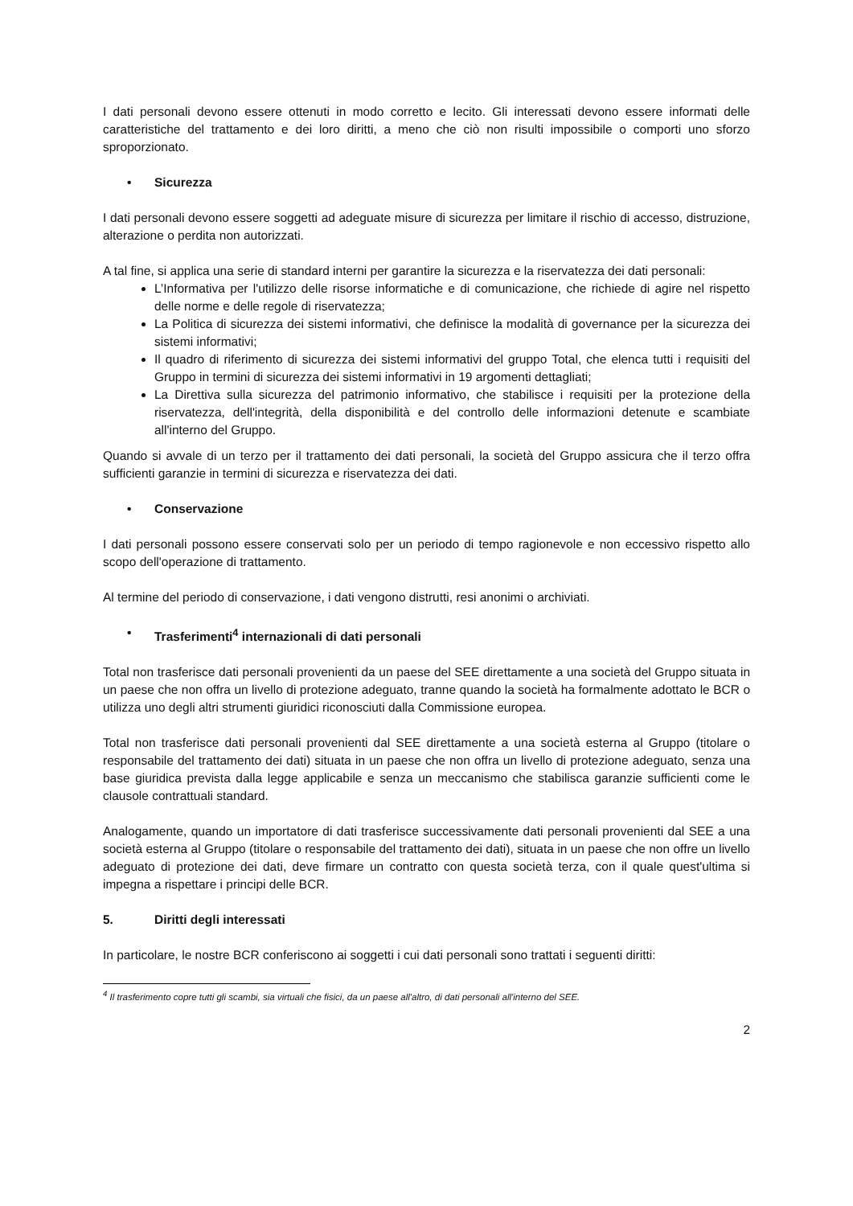I dati personali devono essere ottenuti in modo corretto e lecito. Gli interessati devono essere informati delle caratteristiche del trattamento e dei loro diritti, a meno che ciò non risulti impossibile o comporti uno sforzo sproporzionato.
• Sicurezza
I dati personali devono essere soggetti ad adeguate misure di sicurezza per limitare il rischio di accesso, distruzione, alterazione o perdita non autorizzati.
A tal fine, si applica una serie di standard interni per garantire la sicurezza e la riservatezza dei dati personali:
L’Informativa per l'utilizzo delle risorse informatiche e di comunicazione, che richiede di agire nel rispetto delle norme e delle regole di riservatezza;
La Politica di sicurezza dei sistemi informativi, che definisce la modalità di governance per la sicurezza dei sistemi informativi;
Il quadro di riferimento di sicurezza dei sistemi informativi del gruppo Total, che elenca tutti i requisiti del Gruppo in termini di sicurezza dei sistemi informativi in 19 argomenti dettagliati;
La Direttiva sulla sicurezza del patrimonio informativo, che stabilisce i requisiti per la protezione della riservatezza, dell'integrità, della disponibilità e del controllo delle informazioni detenute e scambiate all'interno del Gruppo.
Quando si avvale di un terzo per il trattamento dei dati personali, la società del Gruppo assicura che il terzo offra sufficienti garanzie in termini di sicurezza e riservatezza dei dati.
• Conservazione
I dati personali possono essere conservati solo per un periodo di tempo ragionevole e non eccessivo rispetto allo scopo dell'operazione di trattamento.
Al termine del periodo di conservazione, i dati vengono distrutti, resi anonimi o archiviati.
• Trasferimenti<sup>4</sup> internazionali di dati personali
Total non trasferisce dati personali provenienti da un paese del SEE direttamente a una società del Gruppo situata in un paese che non offra un livello di protezione adeguato, tranne quando la società ha formalmente adottato le BCR o utilizza uno degli altri strumenti giuridici riconosciuti dalla Commissione europea.
Total non trasferisce dati personali provenienti dal SEE direttamente a una società esterna al Gruppo (titolare o responsabile del trattamento dei dati) situata in un paese che non offra un livello di protezione adeguato, senza una base giuridica prevista dalla legge applicabile e senza un meccanismo che stabilisca garanzie sufficienti come le clausole contrattuali standard.
Analogamente, quando un importatore di dati trasferisce successivamente dati personali provenienti dal SEE a una società esterna al Gruppo (titolare o responsabile del trattamento dei dati), situata in un paese che non offre un livello adeguato di protezione dei dati, deve firmare un contratto con questa società terza, con il quale quest'ultima si impegna a rispettare i principi delle BCR.
5. Diritti degli interessati
In particolare, le nostre BCR conferiscono ai soggetti i cui dati personali sono trattati i seguenti diritti:
<sup>4</sup> Il trasferimento copre tutti gli scambi, sia virtuali che fisici, da un paese all'altro, di dati personali all'interno del SEE.
2